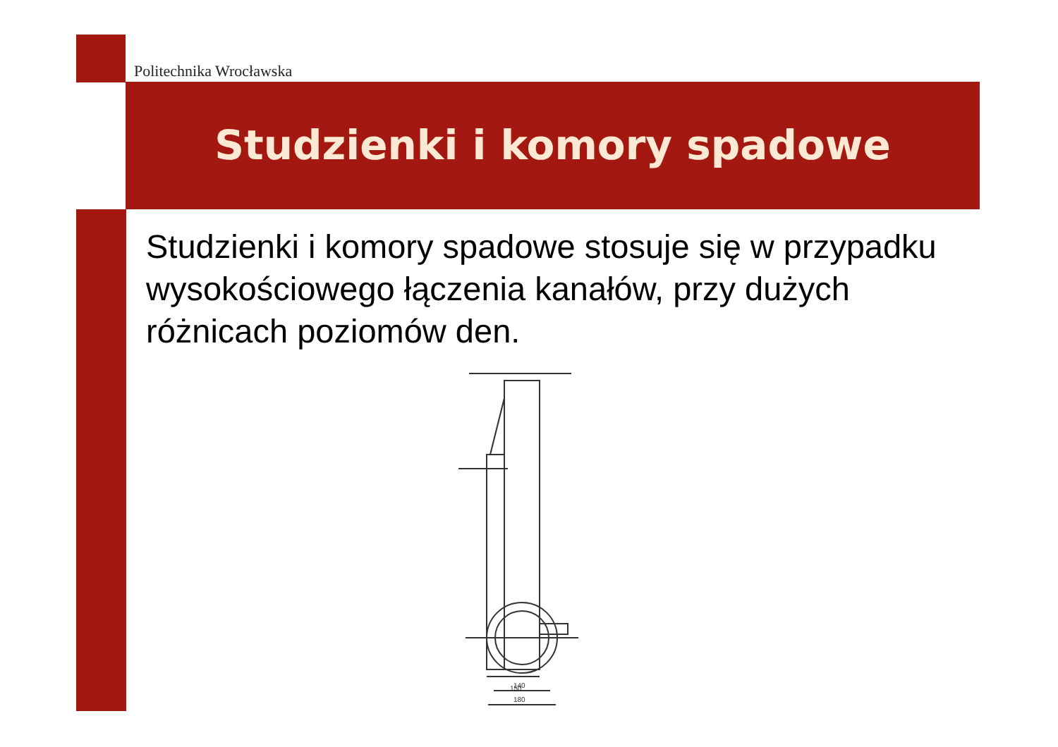Politechnika Wrocławska
Studzienki i komory spadowe
Studzienki i komory spadowe stosuje się w przypadku wysokościowego łączenia kanałów, przy dużych różnicach poziomów den.
150
140
180